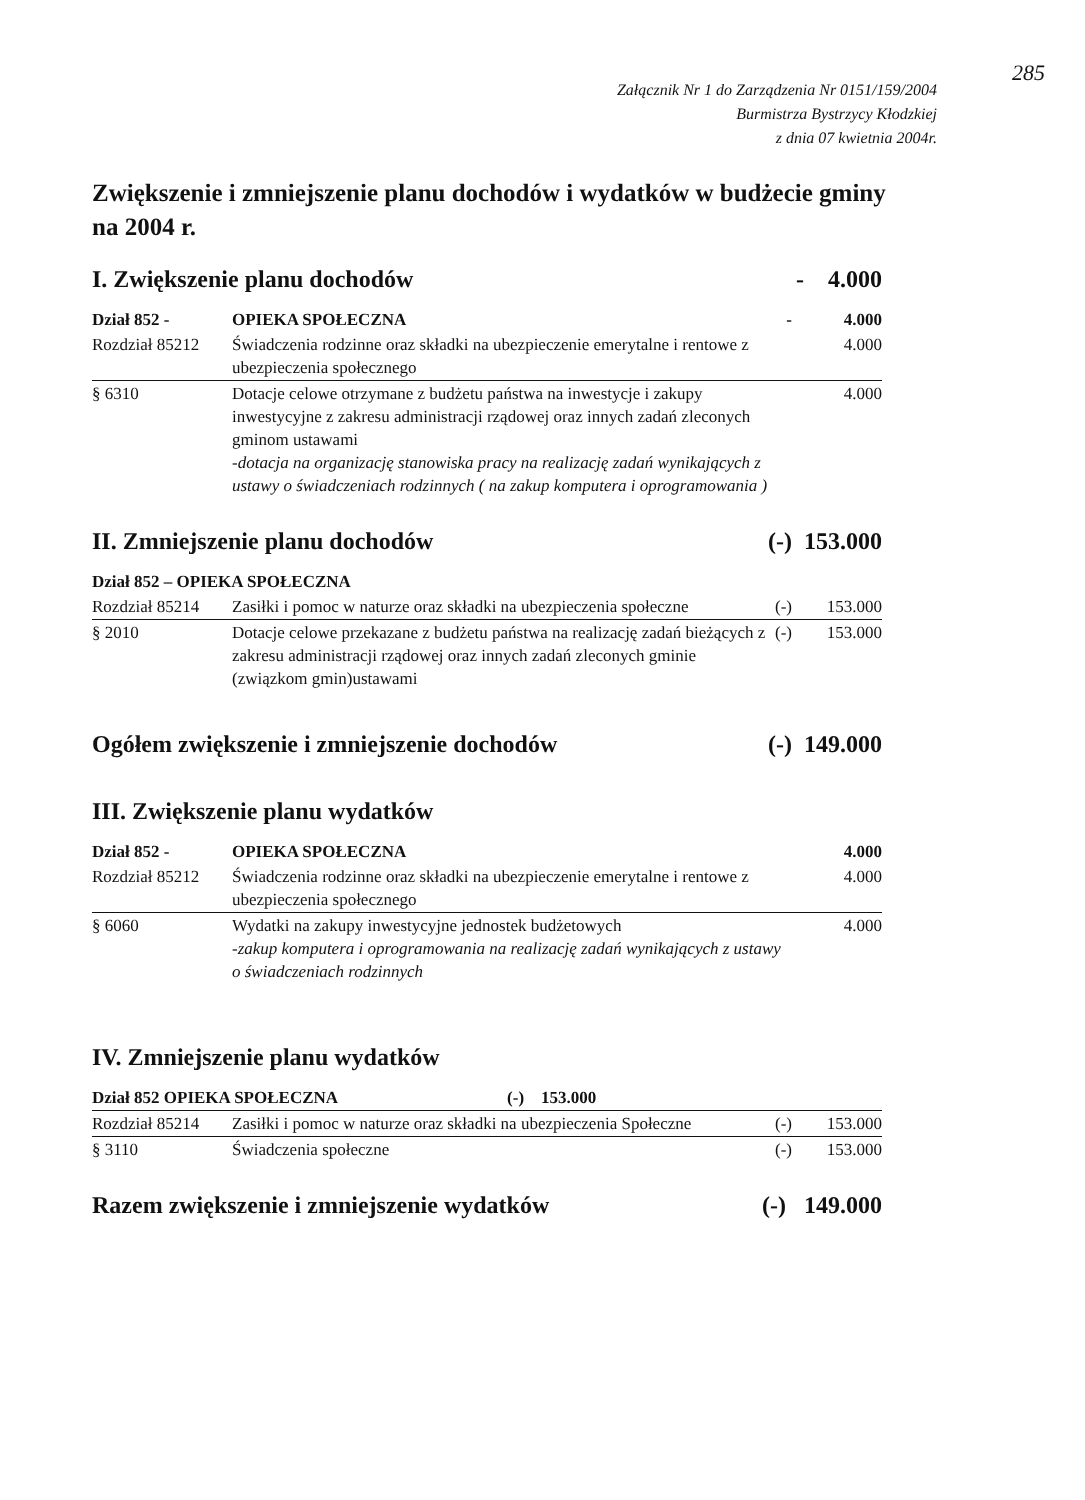285
Załącznik Nr 1 do Zarządzenia Nr 0151/159/2004
Burmistrza Bystrzycy Kłodzkiej
z dnia 07 kwietnia 2004r.
Zwiększenie i zmniejszenie planu dochodów i wydatków w budżecie gminy na 2004 r.
I. Zwiększenie planu dochodów - 4.000
| Dział 852 - | OPIEKA SPOŁECZNA | - | 4.000 |
| Rozdział 85212 | Świadczenia rodzinne oraz składki na ubezpieczenie emerytalne i rentowe z ubezpieczenia społecznego | | 4.000 |
| § 6310 | Dotacje celowe otrzymane z budżetu państwa na inwestycje i zakupy inwestycyjne z zakresu administracji rządowej oraz innych zadań zleconych gminom ustawami -dotacja na organizację stanowiska pracy na realizację zadań wynikających z ustawy o świadczeniach rodzinnych ( na zakup komputera i oprogramowania ) | | 4.000 |
II. Zmniejszenie planu dochodów (-) 153.000
| Dział 852 – OPIEKA SPOŁECZNA | | | |
| Rozdział 85214 | Zasiłki i pomoc w naturze oraz składki na ubezpieczenia społeczne | (-) | 153.000 |
| § 2010 | Dotacje celowe przekazane z budżetu państwa na realizację zadań bieżących z zakresu administracji rządowej oraz innych zadań zleconych gminie (związkom gmin)ustawami | (-) | 153.000 |
Ogółem zwiększenie i zmniejszenie dochodów (-) 149.000
III. Zwiększenie planu wydatków
| Dział 852 - | OPIEKA SPOŁECZNA | | 4.000 |
| Rozdział 85212 | Świadczenia rodzinne oraz składki na ubezpieczenie emerytalne i rentowe z ubezpieczenia społecznego | | 4.000 |
| § 6060 | Wydatki na zakupy inwestycyjne jednostek budżetowych -zakup komputera i oprogramowania na realizację zadań wynikających z ustawy o świadczeniach rodzinnych | | 4.000 |
IV. Zmniejszenie planu wydatków
| Dział 852 OPIEKA SPOŁECZNA (-) 153.000 | | | |
| Rozdział 85214 | Zasiłki i pomoc w naturze oraz składki na ubezpieczenia Społeczne | (-) | 153.000 |
| § 3110 | Świadczenia społeczne | (-) | 153.000 |
Razem zwiększenie i zmniejszenie wydatków (-) 149.000